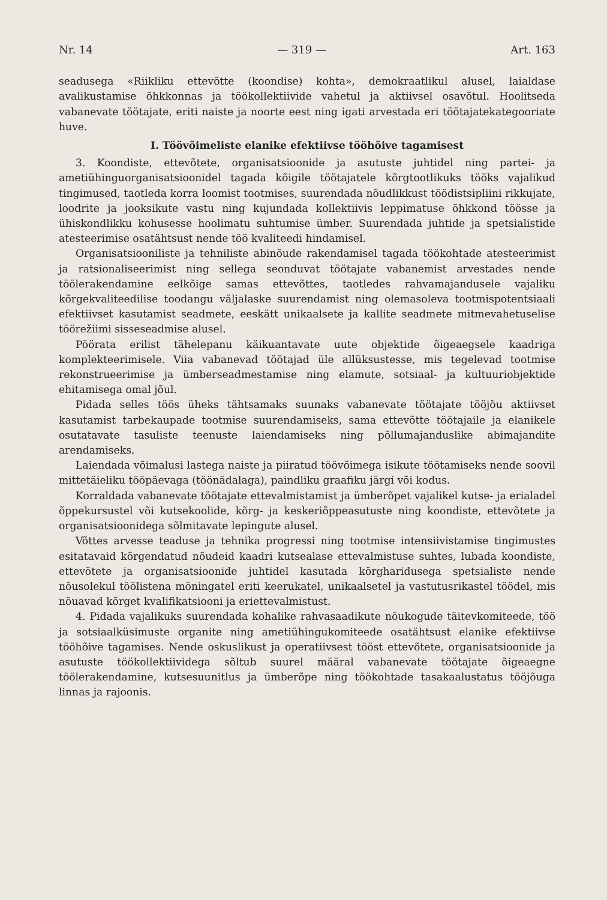Nr. 14 — 319 — Art. 163
seadusega «Riikliku ettevõtte (koondise) kohta», demokraatlikul alusel, laialdase avalikustamise õhkkonnas ja töökollektiivide vahetul ja aktiivsel osavõtul. Hoolitseda vabanevate töötajate, eriti naiste ja noorte eest ning igati arvestada eri töötajatekategooriate huve.
I. Töövõimeliste elanike efektiivse tööhõive tagamisest
3. Koondiste, ettevõtete, organisatsioonide ja asutuste juhtidel ning partei- ja ametiühinguorganisatsioonidel tagada kõigile töötajatele kõrgtootlikuks tööks vajalikud tingimused, taotleda korra loomist tootmises, suurendada nõudlikkust töödistsipliini rikkujate, loodrite ja jooksikute vastu ning kujundada kollektiivis leppimatuse õhkkond töösse ja ühiskondlikku kohusesse hoolimatu suhtumise ümber. Suurendada juhtide ja spetsialistide atesteerimise osatähtsust nende töö kvaliteedi hindamisel.
Organisatsiooniliste ja tehniliste abinõude rakendamisel tagada töökohtade atesteerimist ja ratsionaliseerimist ning sellega seonduvat töötajate vabanemist arvestades nende töölerakendamine eelkõige samas ettevõttes, taotledes rahvamajandusele vajaliku kõrgekvaliteedilise toodangu väljalaske suurendamist ning olemasoleva tootmispotentsiaali efektiivset kasutamist seadmete, eeskätt unikaalsete ja kallite seadmete mitmevahetuselise töörežiimi sisseseadmise alusel.
Pöörata erilist tähelepanu käikuantavate uute objektide õigeaegsele kaadriga komplekteerimisele. Viia vabanevad töötajad üle allüksustesse, mis tegelevad tootmise rekonstrueerimise ja ümberseadmestamise ning elamute, sotsiaal- ja kultuuriobjektide ehitamisega omal jõul.
Pidada selles töös üheks tähtsamaks suunaks vabanevate töötajate tööjõu aktiivset kasutamist tarbekaupade tootmise suurendamiseks, sama ettevõtte töötajaile ja elanikele osutatavate tasuliste teenuste laiendamiseks ning põllumajanduslike abimajandite arendamiseks.
Laiendada võimalusi lastega naiste ja piiratud töövõimega isikute töötamiseks nende soovil mittetäieliku tööpäevaga (töönädalaga), paindliku graafiku järgi või kodus.
Korraldada vabanevate töötajate ettevalmistamist ja ümberõpet vajalikel kutse- ja erialadel õppekursustel või kutsekoolide, kõrg- ja keskeriõppeasutuste ning koondiste, ettevõtete ja organisatsioonidega sõlmitavate lepingute alusel.
Võttes arvesse teaduse ja tehnika progressi ning tootmise intensiivistamise tingimustes esitatavaid kõrgendatud nõudeid kaadri kutsealase ettevalmistuse suhtes, lubada koondiste, ettevõtete ja organisatsioonide juhtidel kasutada kõrgharidusega spetsialiste nende nõusolekul töölistena mõningatel eriti keerukatel, unikaalsetel ja vastutusrikastel töödel, mis nõuavad kõrget kvalifikatsiooni ja eriettevalmistust.
4. Pidada vajalikuks suurendada kohalike rahvasaadikute nõukogude täitevkomiteede, töö ja sotsiaalküsimuste organite ning ametiühingukomiteede osatähtsust elanike efektiivse tööhõive tagamises. Nende oskuslikust ja operatiivsest tööst ettevõtete, organisatsioonide ja asutuste töökollektiividega sõltub suurel määral vabanevate töötajate õigeaegne töölerakendamine, kutsesuunitlus ja ümberõpe ning töökohtade tasakaalustatus tööjõuga linnas ja rajoonis.